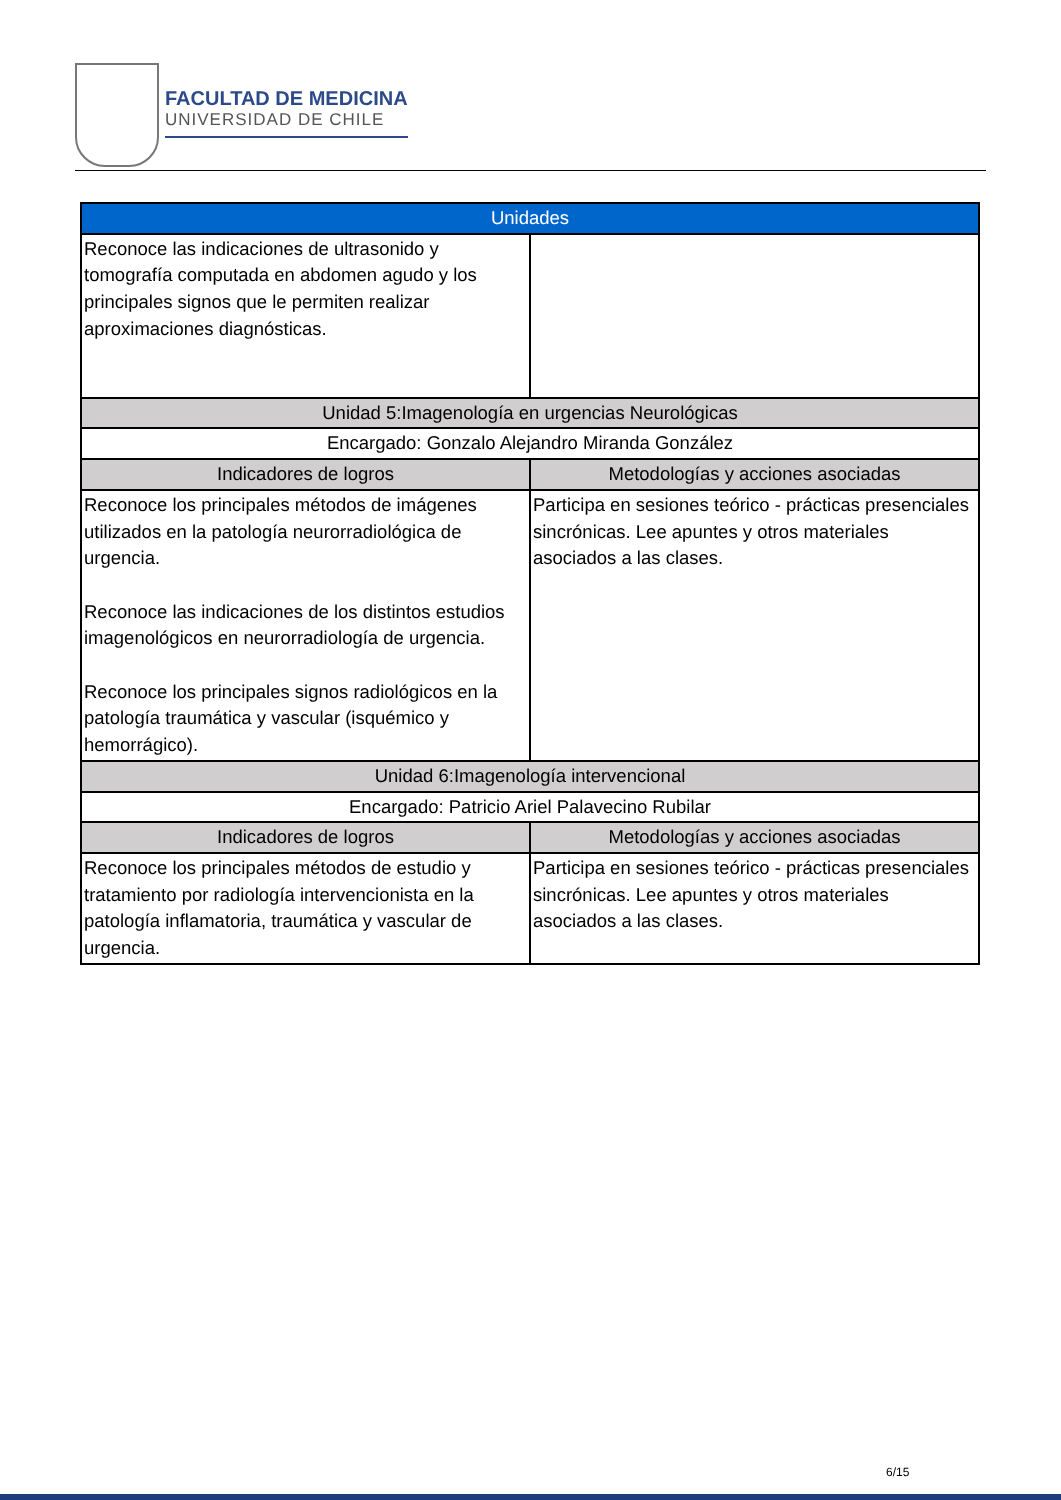FACULTAD DE MEDICINA
UNIVERSIDAD DE CHILE
| Unidades | |
| --- | --- |
| Reconoce las indicaciones de ultrasonido y tomografía computada en abdomen agudo y los principales signos que le permiten realizar aproximaciones diagnósticas. | |
| Unidad 5:Imagenología en urgencias Neurológicas | |
| Encargado: Gonzalo Alejandro Miranda González | |
| Indicadores de logros | Metodologías y acciones asociadas |
| Reconoce los principales métodos de imágenes utilizados en la patología neurorradiológica de urgencia. Reconoce las indicaciones de los distintos estudios imagenológicos en neurorradiología de urgencia. Reconoce los principales signos radiológicos en la patología traumática y vascular (isquémico y hemorrágico). | Participa en sesiones teórico - prácticas presenciales sincrónicas. Lee apuntes y otros materiales asociados a las clases. |
| Unidad 6:Imagenología intervencional | |
| Encargado: Patricio Ariel Palavecino Rubilar | |
| Indicadores de logros | Metodologías y acciones asociadas |
| Reconoce los principales métodos de estudio y tratamiento por radiología intervencionista en la patología inflamatoria, traumática y vascular de urgencia. | Participa en sesiones teórico - prácticas presenciales sincrónicas. Lee apuntes y otros materiales asociados a las clases. |
6/15